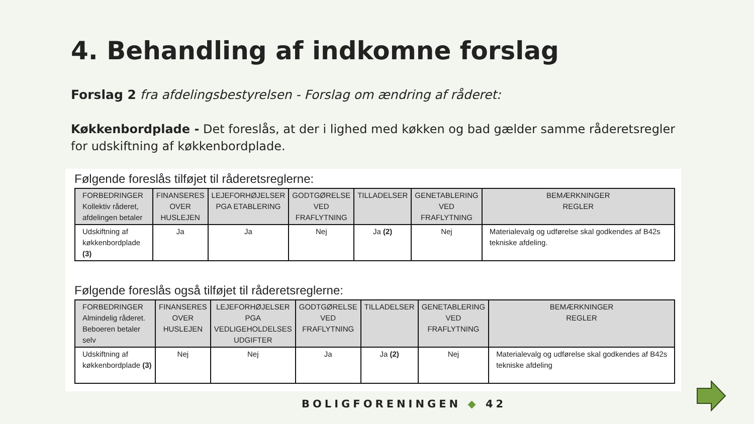4. Behandling af indkomne forslag
Forslag 2 fra afdelingsbestyrelsen - Forslag om ændring af råderet:
Køkkenbordplade - Det foreslås, at der i lighed med køkken og bad gælder samme råderetsregler for udskiftning af køkkenbordplade.
Følgende foreslås tilføjet til råderetsreglerne:
| FORBEDRINGER Kollektiv råderet, afdelingen betaler | FINANSERES OVER HUSLEJEN | LEJEFORHØJELSER PGA ETABLERING | GODTGØRELSE VED FRAFLYTNING | TILLADELSER | GENETABLERING VED FRAFLYTNING | BEMÆRKNINGER REGLER |
| --- | --- | --- | --- | --- | --- | --- |
| Udskiftning af køkkenbordplade (3) | Ja | Ja | Nej | Ja (2) | Nej | Materialevalg og udførelse skal godkendes af B42s tekniske afdeling. |
Følgende foreslås også tilføjet til råderetsreglerne:
| FORBEDRINGER Almindelig råderet. Beboeren betaler selv | FINANSERES OVER HUSLEJEN | LEJEFORHØJELSER PGA VEDLIGEHOLDELSES UDGIFTER | GODTGØRELSE VED FRAFLYTNING | TILLADELSER | GENETABLERING VED FRAFLYTNING | BEMÆRKNINGER REGLER |
| --- | --- | --- | --- | --- | --- | --- |
| Udskiftning af køkkenbordplade (3) | Nej | Nej | Ja | Ja (2) | Nej | Materialevalg og udførelse skal godkendes af B42s tekniske afdeling |
BOLIGFORENINGEN ◆ 42